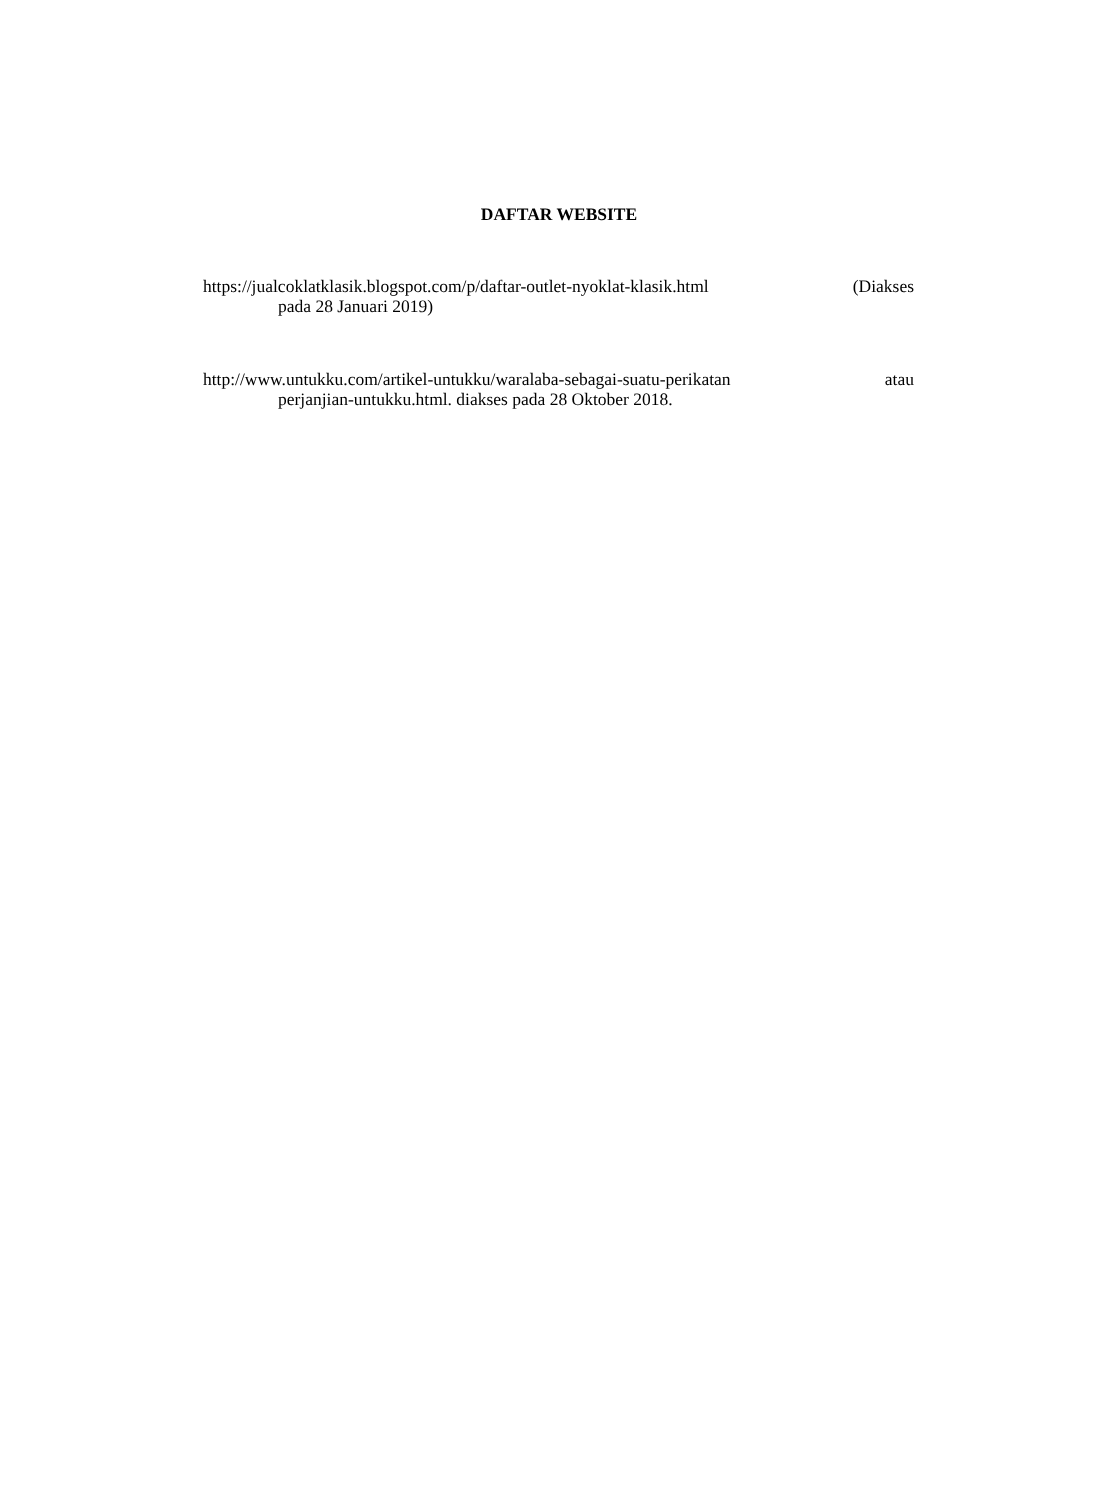DAFTAR WEBSITE
https://jualcoklatklasik.blogspot.com/p/daftar-outlet-nyoklat-klasik.html (Diakses
pada 28 Januari 2019)
http://www.untukku.com/artikel-untukku/waralaba-sebagai-suatu-perikatan atau
perjanjian-untukku.html. diakses pada 28 Oktober 2018.